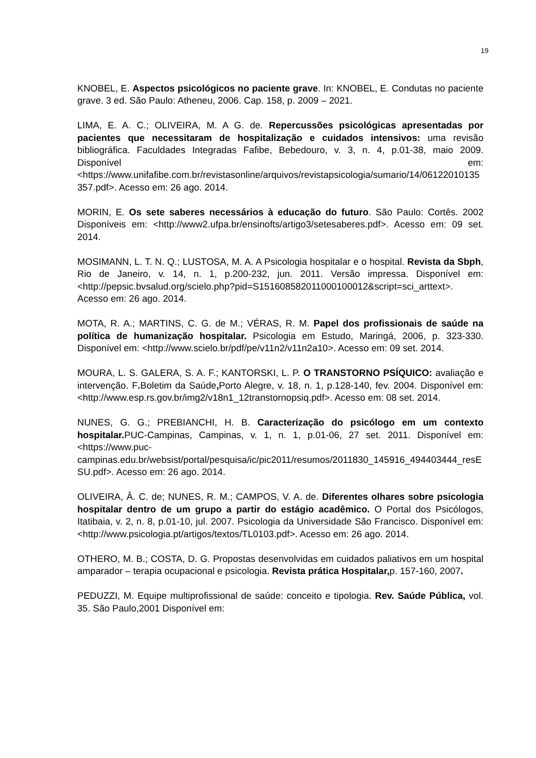19
KNOBEL, E. Aspectos psicológicos no paciente grave. In: KNOBEL, E. Condutas no paciente grave. 3 ed. São Paulo: Atheneu, 2006. Cap. 158, p. 2009 – 2021.
LIMA, E. A. C.; OLIVEIRA, M. A G. de. Repercussões psicológicas apresentadas por pacientes que necessitaram de hospitalização e cuidados intensivos: uma revisão bibliográfica. Faculdades Integradas Fafibe, Bebedouro, v. 3, n. 4, p.01-38, maio 2009. Disponível em: <https://www.unifafibe.com.br/revistasonline/arquivos/revistapsicologia/sumario/14/06122010135357.pdf>. Acesso em: 26 ago. 2014.
MORIN, E. Os sete saberes necessários à educação do futuro. São Paulo: Cortês. 2002 Disponíveis em: <http://www2.ufpa.br/ensinofts/artigo3/setesaberes.pdf>. Acesso em: 09 set. 2014.
MOSIMANN, L. T. N. Q.; LUSTOSA, M. A. A Psicologia hospitalar e o hospital. Revista da Sbph, Rio de Janeiro, v. 14, n. 1, p.200-232, jun. 2011. Versão impressa. Disponível em: <http://pepsic.bvsalud.org/scielo.php?pid=S151608582011000100012&script=sci_arttext>. Acesso em: 26 ago. 2014.
MOTA, R. A.; MARTINS, C. G. de M.; VÉRAS, R. M. Papel dos profissionais de saúde na política de humanização hospitalar. Psicologia em Estudo, Maringá, 2006, p. 323-330. Disponível em: <http://www.scielo.br/pdf/pe/v11n2/v11n2a10>. Acesso em: 09 set. 2014.
MOURA, L. S. GALERA, S. A. F.; KANTORSKI, L. P. O TRANSTORNO PSÍQUICO: avaliação e intervenção. F. Boletim da Saúde, Porto Alegre, v. 18, n. 1, p.128-140, fev. 2004. Disponível em: <http://www.esp.rs.gov.br/img2/v18n1_12transtornopsiq.pdf>. Acesso em: 08 set. 2014.
NUNES, G. G.; PREBIANCHI, H. B. Caracterização do psicólogo em um contexto hospitalar. PUC-Campinas, Campinas, v. 1, n. 1, p.01-06, 27 set. 2011. Disponível em: <https://www.puc-campinas.edu.br/websist/portal/pesquisa/ic/pic2011/resumos/2011830_145916_494403444_resESU.pdf>. Acesso em: 26 ago. 2014.
OLIVEIRA, Â. C. de; NUNES, R. M.; CAMPOS, V. A. de. Diferentes olhares sobre psicologia hospitalar dentro de um grupo a partir do estágio acadêmico. O Portal dos Psicólogos, Itatibaia, v. 2, n. 8, p.01-10, jul. 2007. Psicologia da Universidade São Francisco. Disponível em: <http://www.psicologia.pt/artigos/textos/TL0103.pdf>. Acesso em: 26 ago. 2014.
OTHERO, M. B.; COSTA, D. G. Propostas desenvolvidas em cuidados paliativos em um hospital amparador – terapia ocupacional e psicologia. Revista prática Hospitalar, p. 157-160, 2007.
PEDUZZI, M. Equipe multiprofissional de saúde: conceito e tipologia. Rev. Saúde Pública, vol. 35. São Paulo,2001 Disponível em: